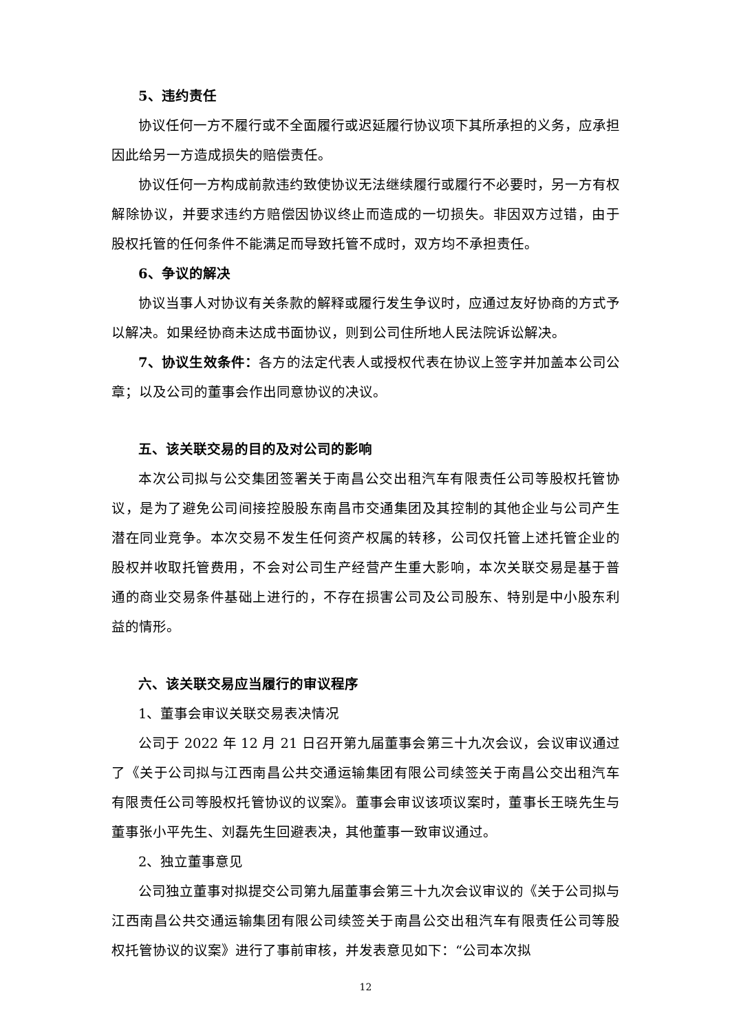5、违约责任
协议任何一方不履行或不全面履行或迟延履行协议项下其所承担的义务，应承担因此给另一方造成损失的赔偿责任。
协议任何一方构成前款违约致使协议无法继续履行或履行不必要时，另一方有权解除协议，并要求违约方赔偿因协议终止而造成的一切损失。非因双方过错，由于股权托管的任何条件不能满足而导致托管不成时，双方均不承担责任。
6、争议的解决
协议当事人对协议有关条款的解释或履行发生争议时，应通过友好协商的方式予以解决。如果经协商未达成书面协议，则到公司住所地人民法院诉讼解决。
7、协议生效条件：各方的法定代表人或授权代表在协议上签字并加盖本公司公章；以及公司的董事会作出同意协议的决议。
五、该关联交易的目的及对公司的影响
本次公司拟与公交集团签署关于南昌公交出租汽车有限责任公司等股权托管协议，是为了避免公司间接控股股东南昌市交通集团及其控制的其他企业与公司产生潜在同业竞争。本次交易不发生任何资产权属的转移，公司仅托管上述托管企业的股权并收取托管费用，不会对公司生产经营产生重大影响，本次关联交易是基于普通的商业交易条件基础上进行的，不存在损害公司及公司股东、特别是中小股东利益的情形。
六、该关联交易应当履行的审议程序
1、董事会审议关联交易表决情况
公司于 2022 年 12 月 21 日召开第九届董事会第三十九次会议，会议审议通过了《关于公司拟与江西南昌公共交通运输集团有限公司续签关于南昌公交出租汽车有限责任公司等股权托管协议的议案》。董事会审议该项议案时，董事长王晓先生与董事张小平先生、刘磊先生回避表决，其他董事一致审议通过。
2、独立董事意见
公司独立董事对拟提交公司第九届董事会第三十九次会议审议的《关于公司拟与江西南昌公共交通运输集团有限公司续签关于南昌公交出租汽车有限责任公司等股权托管协议的议案》进行了事前审核，并发表意见如下：“公司本次拟
12